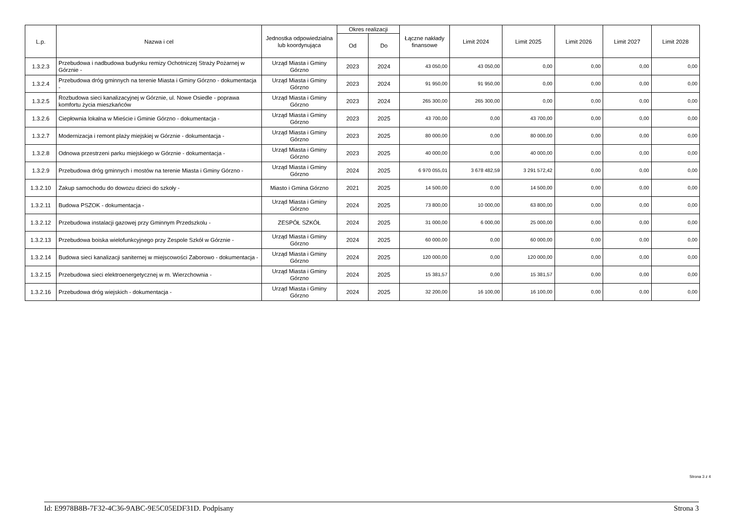| L.p. | Nazwa i cel | Jednostka odpowiedzialna lub koordynująca | Okres realizacji | | Łączne nakłady finansowe | Limit 2024 | Limit 2025 | Limit 2026 | Limit 2027 | Limit 2028 |
| --- | --- | --- | --- | --- | --- | --- | --- | --- | --- | --- |
| | | | Od | Do | | | | | | |
| 1.3.2.3 | Przebudowa i nadbudowa budynku remizy Ochotniczej Straży Pożarnej w Górznie - | Urząd Miasta i Gminy Górzno | 2023 | 2024 | 43 050,00 | 43 050,00 | 0,00 | 0,00 | 0,00 | 0,00 |
| 1.3.2.4 | Przebudowa dróg gminnych na terenie Miasta i Gminy Górzno - dokumentacja - | Urząd Miasta i Gminy Górzno | 2023 | 2024 | 91 950,00 | 91 950,00 | 0,00 | 0,00 | 0,00 | 0,00 |
| 1.3.2.5 | Rozbudowa sieci kanalizacyjnej w Górznie, ul. Nowe Osiedle - poprawa komfortu życia mieszkańców | Urząd Miasta i Gminy Górzno | 2023 | 2024 | 265 300,00 | 265 300,00 | 0,00 | 0,00 | 0,00 | 0,00 |
| 1.3.2.6 | Ciepłownia lokalna w Mieście i Gminie Górzno - dokumentacja - | Urząd Miasta i Gminy Górzno | 2023 | 2025 | 43 700,00 | 0,00 | 43 700,00 | 0,00 | 0,00 | 0,00 |
| 1.3.2.7 | Modernizacja i remont plaży miejskiej w Górznie - dokumentacja - | Urząd Miasta i Gminy Górzno | 2023 | 2025 | 80 000,00 | 0,00 | 80 000,00 | 0,00 | 0,00 | 0,00 |
| 1.3.2.8 | Odnowa przestrzeni parku miejskiego w Górznie - dokumentacja - | Urząd Miasta i Gminy Górzno | 2023 | 2025 | 40 000,00 | 0,00 | 40 000,00 | 0,00 | 0,00 | 0,00 |
| 1.3.2.9 | Przebudowa dróg gminnych i mostów na terenie Miasta i Gminy Górzno - | Urząd Miasta i Gminy Górzno | 2024 | 2025 | 6 970 055,01 | 3 678 482,59 | 3 291 572,42 | 0,00 | 0,00 | 0,00 |
| 1.3.2.10 | Zakup samochodu do dowozu dzieci do szkoły - | Miasto i Gmina Górzno | 2021 | 2025 | 14 500,00 | 0,00 | 14 500,00 | 0,00 | 0,00 | 0,00 |
| 1.3.2.11 | Budowa PSZOK - dokumentacja - | Urząd Miasta i Gminy Górzno | 2024 | 2025 | 73 800,00 | 10 000,00 | 63 800,00 | 0,00 | 0,00 | 0,00 |
| 1.3.2.12 | Przebudowa instalacji gazowej przy Gminnym Przedszkolu - | ZESPÓŁ SZKÓŁ | 2024 | 2025 | 31 000,00 | 6 000,00 | 25 000,00 | 0,00 | 0,00 | 0,00 |
| 1.3.2.13 | Przebudowa boiska wielofunkcyjnego przy Zespole Szkół w Górznie - | Urząd Miasta i Gminy Górzno | 2024 | 2025 | 60 000,00 | 0,00 | 60 000,00 | 0,00 | 0,00 | 0,00 |
| 1.3.2.14 | Budowa sieci kanalizacji saniternej w miejscowości Zaborowo - dokumentacja - | Urząd Miasta i Gminy Górzno | 2024 | 2025 | 120 000,00 | 0,00 | 120 000,00 | 0,00 | 0,00 | 0,00 |
| 1.3.2.15 | Przebudowa sieci elektroenergetycznej w m. Wierzchownia - | Urząd Miasta i Gminy Górzno | 2024 | 2025 | 15 381,57 | 0,00 | 15 381,57 | 0,00 | 0,00 | 0,00 |
| 1.3.2.16 | Przebudowa dróg wiejskich - dokumentacja - | Urząd Miasta i Gminy Górzno | 2024 | 2025 | 32 200,00 | 16 100,00 | 16 100,00 | 0,00 | 0,00 | 0,00 |
Strona 3 z 4
Id: E9978B8B-7F32-4C36-9ABC-9E5C05EDF31D. Podpisany Strona 3